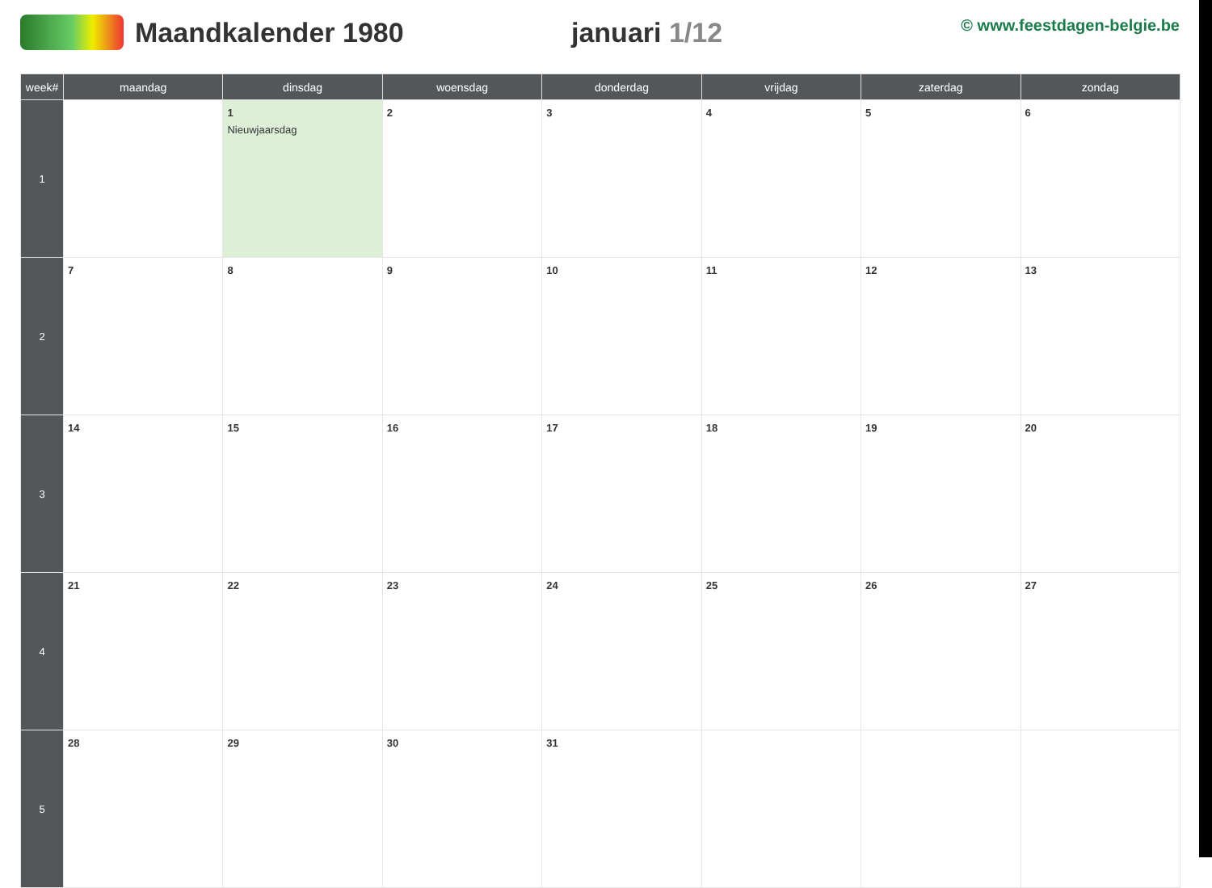Maandkalender 1980 januari 1/12
© www.feestdagen-belgie.be
| week# | maandag | dinsdag | woensdag | donderdag | vrijdag | zaterdag | zondag |
| --- | --- | --- | --- | --- | --- | --- | --- |
| 1 | | 1 Nieuwjaarsdag | 2 | 3 | 4 | 5 | 6 |
| 2 | 7 | 8 | 9 | 10 | 11 | 12 | 13 |
| 3 | 14 | 15 | 16 | 17 | 18 | 19 | 20 |
| 4 | 21 | 22 | 23 | 24 | 25 | 26 | 27 |
| 5 | 28 | 29 | 30 | 31 | | | |